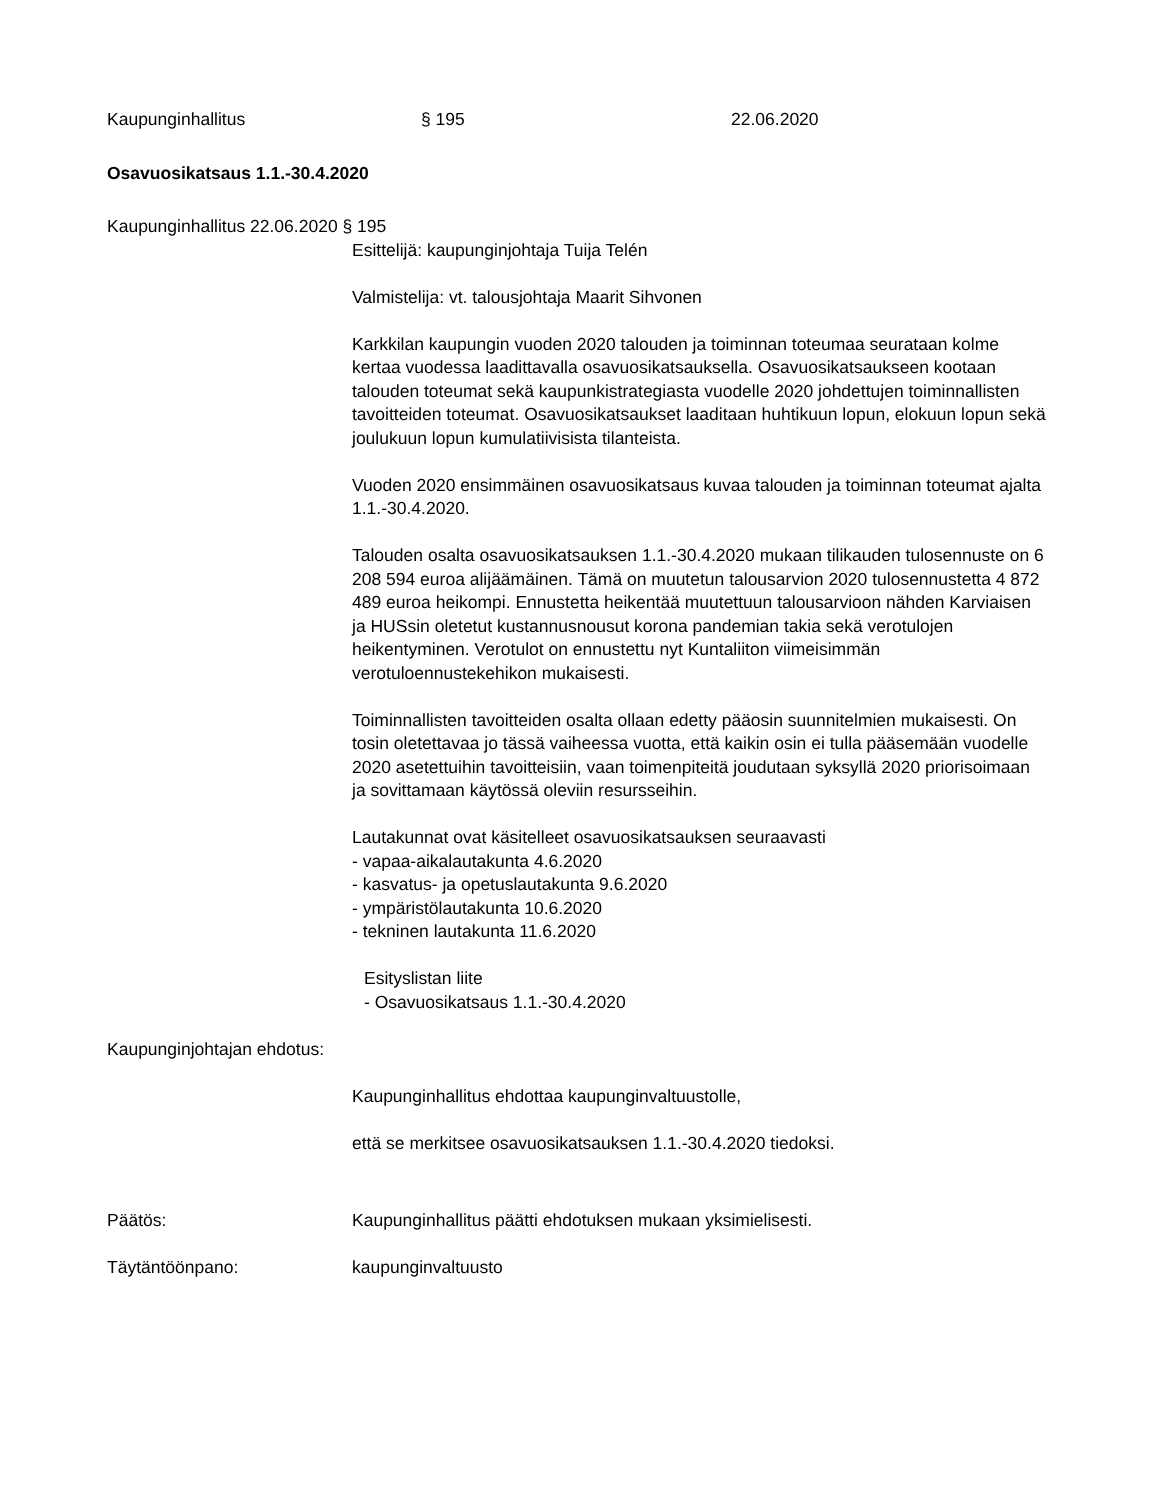Kaupunginhallitus § 195 22.06.2020
Osavuosikatsaus 1.1.-30.4.2020
Kaupunginhallitus 22.06.2020 § 195
Esittelijä: kaupunginjohtaja Tuija Telén
Valmistelija: vt. talousjohtaja Maarit Sihvonen
Karkkilan kaupungin vuoden 2020 talouden ja toiminnan toteumaa seurataan kolme kertaa vuodessa laadittavalla osavuosikatsauksella. Osavuosikatsaukseen kootaan talouden toteumat sekä kaupunkistrategiasta vuodelle 2020 johdettujen toiminnallisten tavoitteiden toteumat. Osavuosikatsaukset laaditaan huhtikuun lopun, elokuun lopun sekä joulukuun lopun kumulatiivisista tilanteista.
Vuoden 2020 ensimmäinen osavuosikatsaus kuvaa talouden ja toiminnan toteumat ajalta 1.1.-30.4.2020.
Talouden osalta osavuosikatsauksen 1.1.-30.4.2020 mukaan tilikauden tulosennuste on 6 208 594 euroa alijäämäinen. Tämä on muutetun talousarvion 2020 tulosennustetta 4 872 489 euroa heikompi. Ennustetta heikentää muutettuun talousarvioon nähden Karviaisen ja HUSsin oletetut kustannusnousut korona pandemian takia sekä verotulojen heikentyminen. Verotulot on ennustettu nyt Kuntaliiton viimeisimmän verotuloennustekehikon mukaisesti.
Toiminnallisten tavoitteiden osalta ollaan edetty pääosin suunnitelmien mukaisesti. On tosin oletettavaa jo tässä vaiheessa vuotta, että kaikin osin ei tulla pääsemään vuodelle 2020 asetettuihin tavoitteisiin, vaan toimenpiteitä joudutaan syksyllä 2020 priorisoimaan ja sovittamaan käytössä oleviin resursseihin.
Lautakunnat ovat käsitelleet osavuosikatsauksen seuraavasti
- vapaa-aikalautakunta 4.6.2020
- kasvatus- ja opetuslautakunta 9.6.2020
- ympäristölautakunta 10.6.2020
- tekninen lautakunta 11.6.2020
Esityslistan liite
- Osavuosikatsaus 1.1.-30.4.2020
Kaupunginjohtajan ehdotus:
Kaupunginhallitus ehdottaa kaupunginvaltuustolle,
että se merkitsee osavuosikatsauksen 1.1.-30.4.2020 tiedoksi.
Päätös: Kaupunginhallitus päätti ehdotuksen mukaan yksimielisesti.
Täytäntöönpano: kaupunginvaltuusto